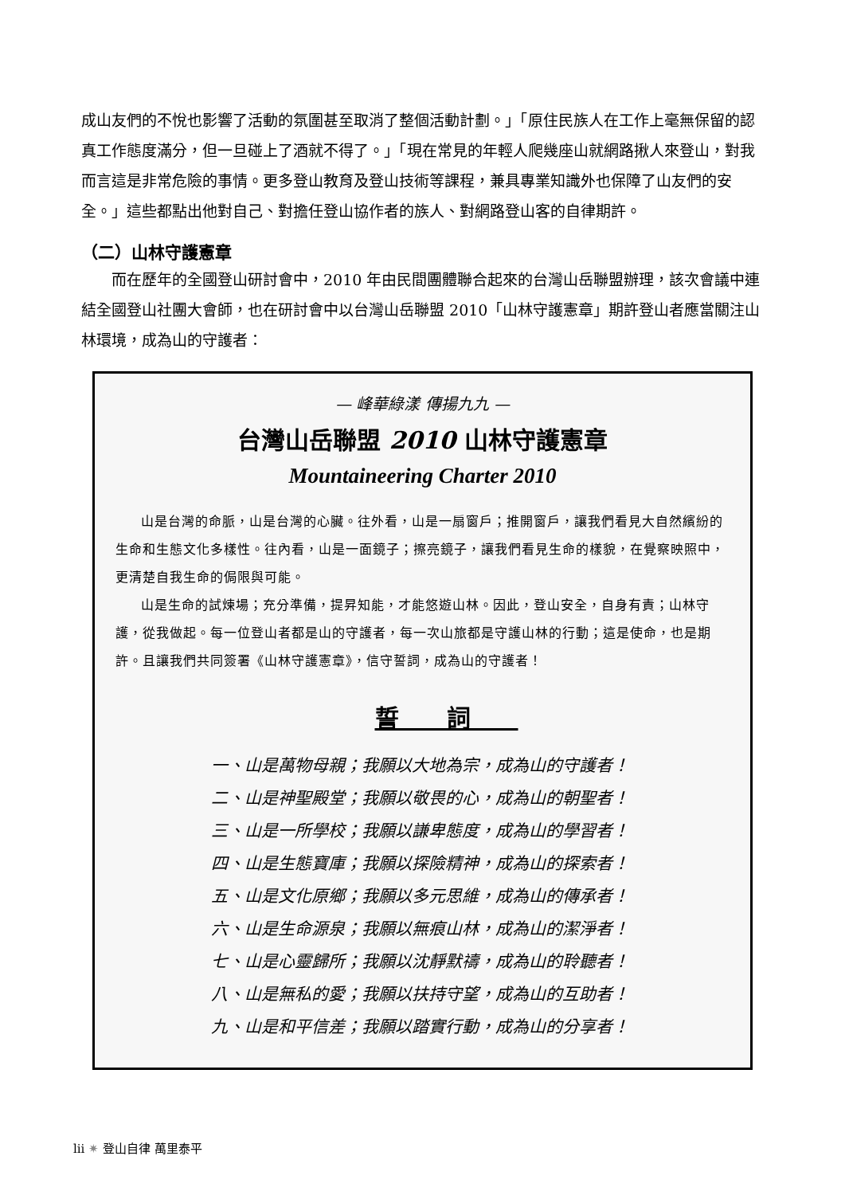成山友們的不悅也影響了活動的氛圍甚至取消了整個活動計劃。」「原住民族人在工作上毫無保留的認真工作態度滿分，但一旦碰上了酒就不得了。」「現在常見的年輕人爬幾座山就網路揪人來登山，對我而言這是非常危險的事情。更多登山教育及登山技術等課程，兼具專業知識外也保障了山友們的安全。」這些都點出他對自己、對擔任登山協作者的族人、對網路登山客的自律期許。
（二）山林守護憲章
而在歷年的全國登山研討會中，2010 年由民間團體聯合起來的台灣山岳聯盟辦理，該次會議中連結全國登山社團大會師，也在研討會中以台灣山岳聯盟 2010「山林守護憲章」期許登山者應當關注山林環境，成為山的守護者：
— 峰華綠漾 傳揚九九 —
台灣山岳聯盟 2010 山林守護憲章
Mountaineering Charter 2010
山是台灣的命脈，山是台灣的心臟。往外看，山是一扇窗戶；推開窗戶，讓我們看見大自然繽紛的生命和生態文化多樣性。往內看，山是一面鏡子；擦亮鏡子，讓我們看見生命的樣貌，在覺察映照中，更清楚自我生命的侷限與可能。
山是生命的試煉場；充分準備，提昇知能，才能悠遊山林。因此，登山安全，自身有責；山林守護，從我做起。每一位登山者都是山的守護者，每一次山旅都是守護山林的行動；這是使命，也是期許。且讓我們共同簽署《山林守護憲章》，信守誓詞，成為山的守護者！
誓詞
一、山是萬物母親；我願以大地為宗，成為山的守護者！
二、山是神聖殿堂；我願以敬畏的心，成為山的朝聖者！
三、山是一所學校；我願以謙卑態度，成為山的學習者！
四、山是生態寶庫；我願以探險精神，成為山的探索者！
五、山是文化原鄉；我願以多元思維，成為山的傳承者！
六、山是生命源泉；我願以無痕山林，成為山的潔淨者！
七、山是心靈歸所；我願以沈靜默禱，成為山的聆聽者！
八、山是無私的愛；我願以扶持守望，成為山的互助者！
九、山是和平信差；我願以踏實行動，成為山的分享者！
lii ✷ 登山自律 萬里泰平